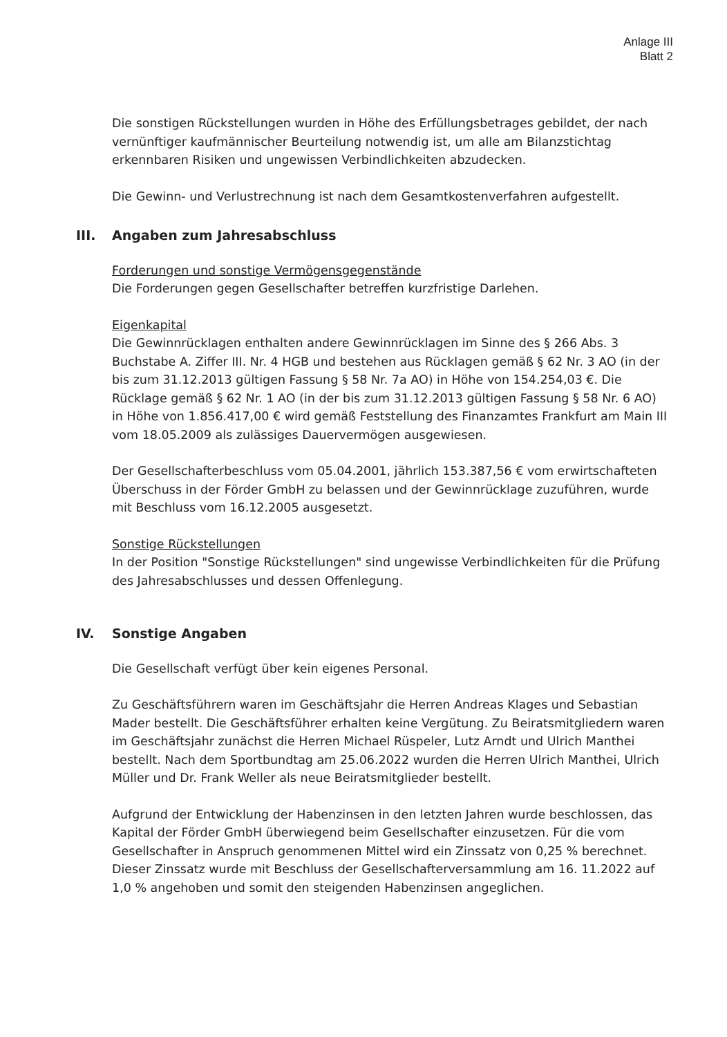Anlage III
Blatt 2
Die sonstigen Rückstellungen wurden in Höhe des Erfüllungsbetrages gebildet, der nach vernünftiger kaufmännischer Beurteilung notwendig ist, um alle am Bilanzstichtag erkennbaren Risiken und ungewissen Verbindlichkeiten abzudecken.
Die Gewinn- und Verlustrechnung ist nach dem Gesamtkostenverfahren aufgestellt.
III. Angaben zum Jahresabschluss
Forderungen und sonstige Vermögensgegenstände
Die Forderungen gegen Gesellschafter betreffen kurzfristige Darlehen.
Eigenkapital
Die Gewinnrücklagen enthalten andere Gewinnrücklagen im Sinne des § 266 Abs. 3 Buchstabe A. Ziffer III. Nr. 4 HGB und bestehen aus Rücklagen gemäß § 62 Nr. 3 AO (in der bis zum 31.12.2013 gültigen Fassung § 58 Nr. 7a AO) in Höhe von 154.254,03 €. Die Rücklage gemäß § 62 Nr. 1 AO (in der bis zum 31.12.2013 gültigen Fassung § 58 Nr. 6 AO) in Höhe von 1.856.417,00 € wird gemäß Feststellung des Finanzamtes Frankfurt am Main III vom 18.05.2009 als zulässiges Dauervermögen ausgewiesen.
Der Gesellschafterbeschluss vom 05.04.2001, jährlich 153.387,56 € vom erwirtschafteten Überschuss in der Förder GmbH zu belassen und der Gewinnrücklage zuzuführen, wurde mit Beschluss vom 16.12.2005 ausgesetzt.
Sonstige Rückstellungen
In der Position "Sonstige Rückstellungen" sind ungewisse Verbindlichkeiten für die Prüfung des Jahresabschlusses und dessen Offenlegung.
IV. Sonstige Angaben
Die Gesellschaft verfügt über kein eigenes Personal.
Zu Geschäftsführern waren im Geschäftsjahr die Herren Andreas Klages und Sebastian Mader bestellt. Die Geschäftsführer erhalten keine Vergütung. Zu Beiratsmitgliedern waren im Geschäftsjahr zunächst die Herren Michael Rüspeler, Lutz Arndt und Ulrich Manthei bestellt. Nach dem Sportbundtag am 25.06.2022 wurden die Herren Ulrich Manthei, Ulrich Müller und Dr. Frank Weller als neue Beiratsmitglieder bestellt.
Aufgrund der Entwicklung der Habenzinsen in den letzten Jahren wurde beschlossen, das Kapital der Förder GmbH überwiegend beim Gesellschafter einzusetzen. Für die vom Gesellschafter in Anspruch genommenen Mittel wird ein Zinssatz von 0,25 % berechnet. Dieser Zinssatz wurde mit Beschluss der Gesellschafterversammlung am 16. 11.2022 auf 1,0 % angehoben und somit den steigenden Habenzinsen angeglichen.